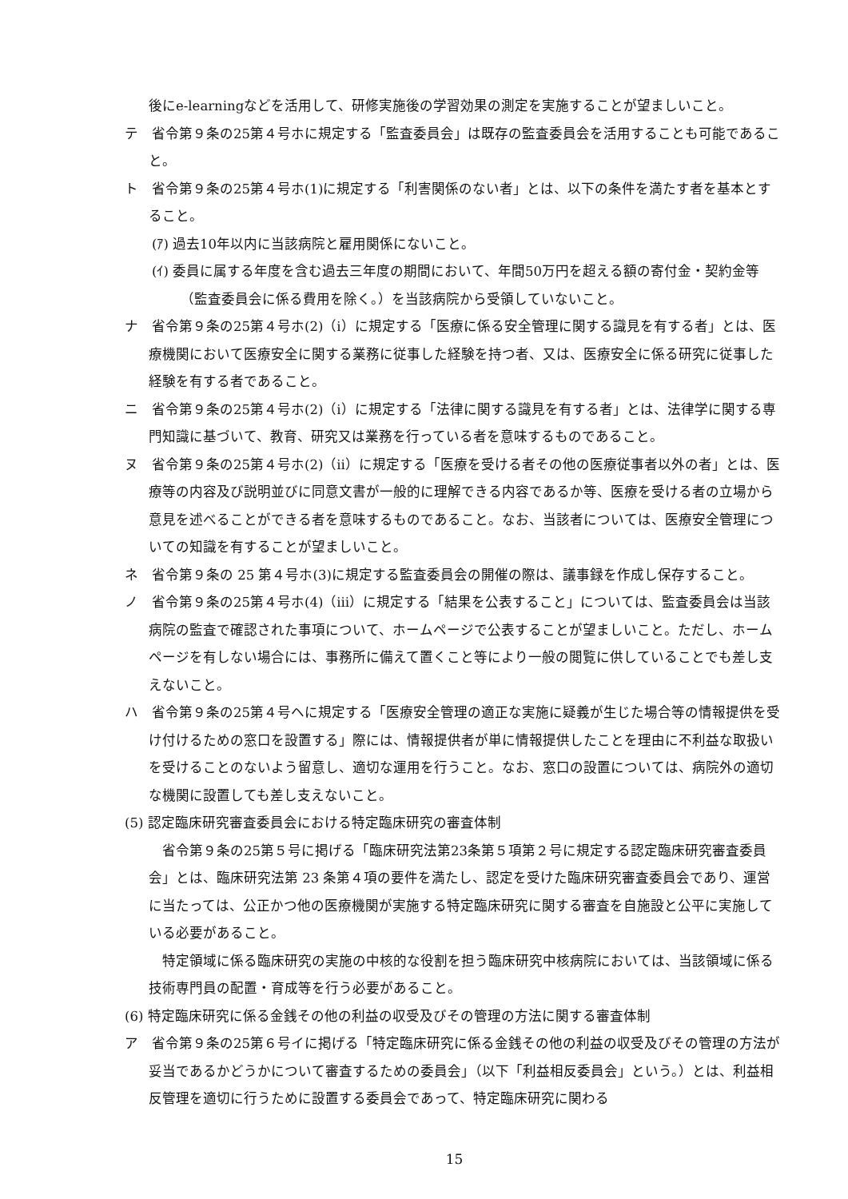後にe-learningなどを活用して、研修実施後の学習効果の測定を実施することが望ましいこと。
テ　省令第９条の25第４号ホに規定する「監査委員会」は既存の監査委員会を活用することも可能であること。
ト　省令第９条の25第４号ホ(1)に規定する「利害関係のない者」とは、以下の条件を満たす者を基本とすること。
(ｱ) 過去10年以内に当該病院と雇用関係にないこと。
(ｲ) 委員に属する年度を含む過去三年度の期間において、年間50万円を超える額の寄付金・契約金等（監査委員会に係る費用を除く。）を当該病院から受領していないこと。
ナ　省令第９条の25第４号ホ(2)（ⅰ）に規定する「医療に係る安全管理に関する識見を有する者」とは、医療機関において医療安全に関する業務に従事した経験を持つ者、又は、医療安全に係る研究に従事した経験を有する者であること。
ニ　省令第９条の25第４号ホ(2)（ⅰ）に規定する「法律に関する識見を有する者」とは、法律学に関する専門知識に基づいて、教育、研究又は業務を行っている者を意味するものであること。
ヌ　省令第９条の25第４号ホ(2)（ⅱ）に規定する「医療を受ける者その他の医療従事者以外の者」とは、医療等の内容及び説明並びに同意文書が一般的に理解できる内容であるか等、医療を受ける者の立場から意見を述べることができる者を意味するものであること。なお、当該者については、医療安全管理についての知識を有することが望ましいこと。
ネ　省令第９条の 25 第４号ホ(3)に規定する監査委員会の開催の際は、議事録を作成し保存すること。
ノ　省令第９条の25第４号ホ(4)（ⅲ）に規定する「結果を公表すること」については、監査委員会は当該病院の監査で確認された事項について、ホームページで公表することが望ましいこと。ただし、ホームページを有しない場合には、事務所に備えて置くこと等により一般の閲覧に供していることでも差し支えないこと。
ハ　省令第９条の25第４号ヘに規定する「医療安全管理の適正な実施に疑義が生じた場合等の情報提供を受け付けるための窓口を設置する」際には、情報提供者が単に情報提供したことを理由に不利益な取扱いを受けることのないよう留意し、適切な運用を行うこと。なお、窓口の設置については、病院外の適切な機関に設置しても差し支えないこと。
(5) 認定臨床研究審査委員会における特定臨床研究の審査体制
省令第９条の25第５号に掲げる「臨床研究法第23条第５項第２号に規定する認定臨床研究審査委員会」とは、臨床研究法第 23 条第４項の要件を満たし、認定を受けた臨床研究審査委員会であり、運営に当たっては、公正かつ他の医療機関が実施する特定臨床研究に関する審査を自施設と公平に実施している必要があること。
特定領域に係る臨床研究の実施の中核的な役割を担う臨床研究中核病院においては、当該領域に係る技術専門員の配置・育成等を行う必要があること。
(6) 特定臨床研究に係る金銭その他の利益の収受及びその管理の方法に関する審査体制
ア　省令第９条の25第６号イに掲げる「特定臨床研究に係る金銭その他の利益の収受及びその管理の方法が妥当であるかどうかについて審査するための委員会」（以下「利益相反委員会」という。）とは、利益相反管理を適切に行うために設置する委員会であって、特定臨床研究に関わる
15